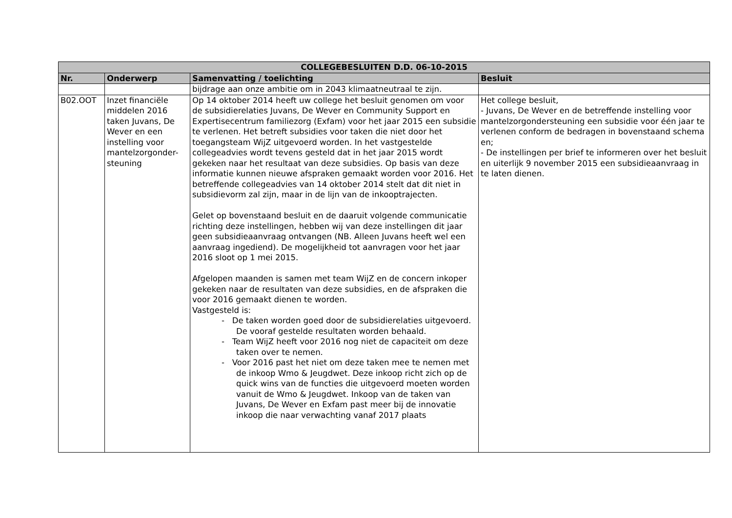| COLLEGEBESLUITEN D.D. 06-10-2015 | | | |
| --- | --- | --- | --- |
| Nr. | Onderwerp | Samenvatting / toelichting | Besluit |
| | | bijdrage aan onze ambitie om in 2043 klimaatneutraal te zijn. | |
| B02.OOT | Inzet financiële middelen 2016 taken Juvans, De Wever en een instelling voor mantelzorgonder-steuning | Op 14 oktober 2014 heeft uw college het besluit genomen om voor de subsidierelaties Juvans, De Wever en Community Support en Expertisecentrum familiezorg (Exfam) voor het jaar 2015 een subsidie te verlenen. Het betreft subsidies voor taken die niet door het toegangsteam WijZ uitgevoerd worden. In het vastgestelde collegeadvies wordt tevens gesteld dat in het jaar 2015 wordt gekeken naar het resultaat van deze subsidies. Op basis van deze informatie kunnen nieuwe afspraken gemaakt worden voor 2016. Het betreffende collegeadvies van 14 oktober 2014 stelt dat dit niet in subsidievorm zal zijn, maar in de lijn van de inkooptrajecten. Gelet op bovenstaand besluit en de daaruit volgende communicatie richting deze instellingen, hebben wij van deze instellingen dit jaar geen subsidieaanvraag ontvangen (NB. Alleen Juvans heeft wel een aanvraag ingediend). De mogelijkheid tot aanvragen voor het jaar 2016 sloot op 1 mei 2015. Afgelopen maanden is samen met team WijZ en de concern inkoper gekeken naar de resultaten van deze subsidies, en de afspraken die voor 2016 gemaakt dienen te worden. Vastgesteld is: - De taken worden goed door de subsidierelaties uitgevoerd. De vooraf gestelde resultaten worden behaald. - Team WijZ heeft voor 2016 nog niet de capaciteit om deze taken over te nemen. - Voor 2016 past het niet om deze taken mee te nemen met de inkoop Wmo & Jeugdwet. Deze inkoop richt zich op de quick wins van de functies die uitgevoerd moeten worden vanuit de Wmo & Jeugdwet. Inkoop van de taken van Juvans, De Wever en Exfam past meer bij de innovatie inkoop die naar verwachting vanaf 2017 plaats | Het college besluit, - Juvans, De Wever en de betreffende instelling voor mantelzorgondersteuning een subsidie voor één jaar te verlenen conform de bedragen in bovenstaand schema en; - De instellingen per brief te informeren over het besluit en uiterlijk 9 november 2015 een subsidieaanvraag in te laten dienen. |